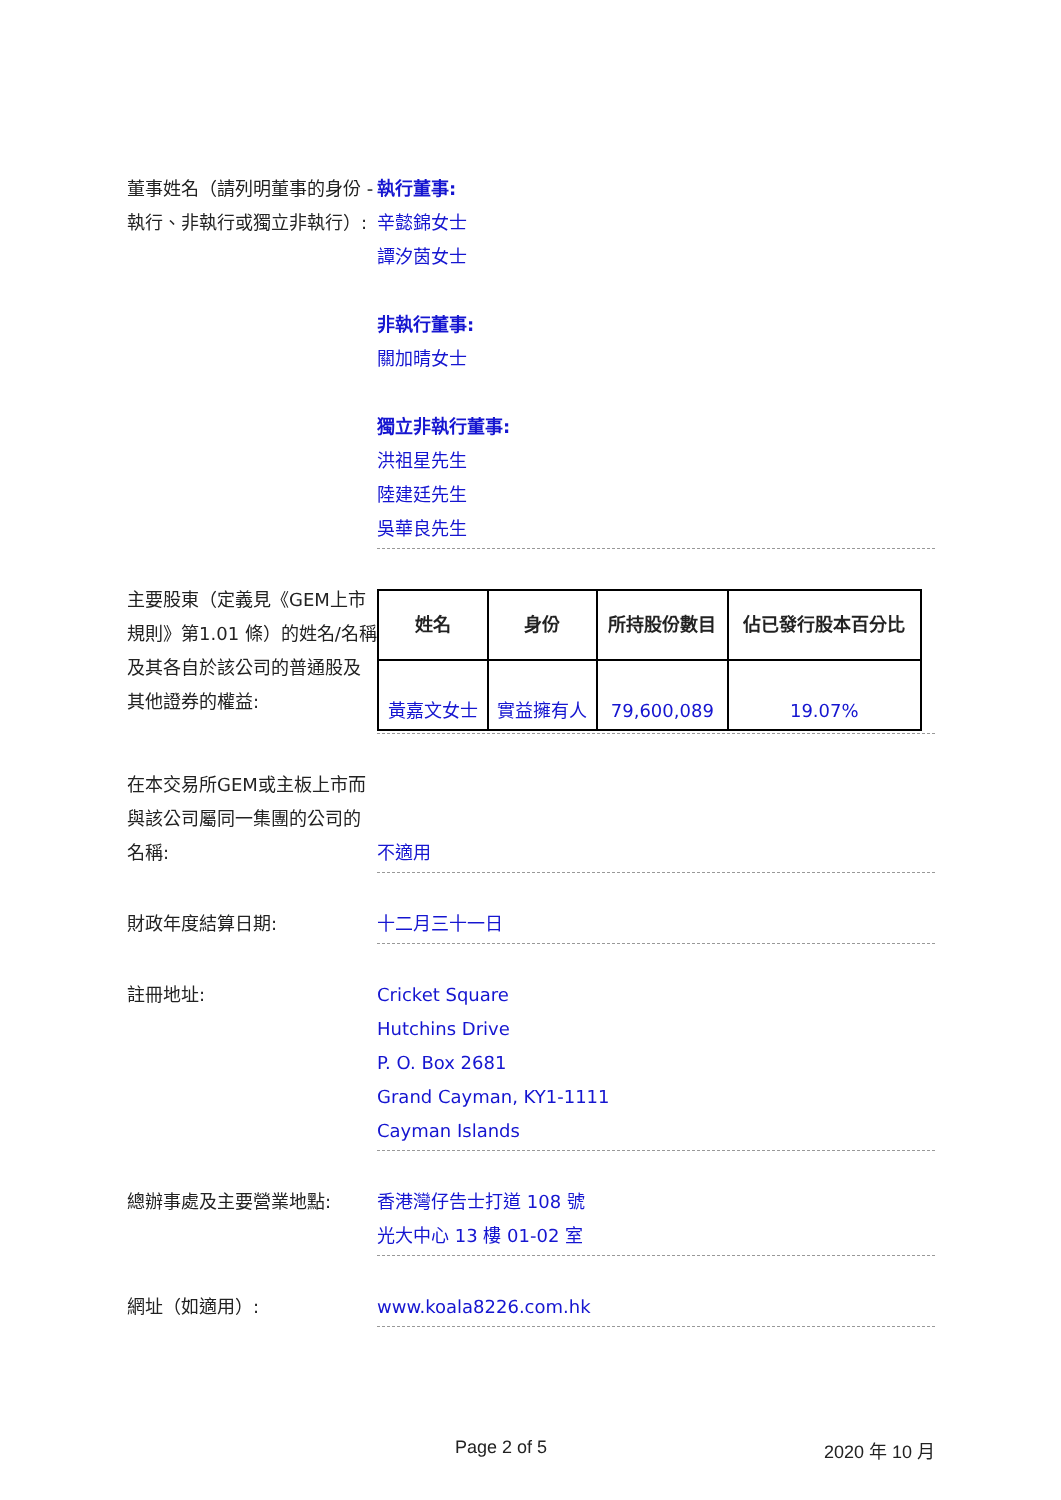董事姓名（請列明董事的身份 - 執行、非執行或獨立非執行）:
執行董事:
辛懿錦女士
譚汐茵女士
非執行董事:
關加晴女士
獨立非執行董事:
洪祖星先生
陸建廷先生
吳華良先生
主要股東（定義見《GEM上市規則》第1.01 條）的姓名/名稱及其各自於該公司的普通股及其他證券的權益:
| 姓名 | 身份 | 所持股份數目 | 佔已發行股本百分比 |
| --- | --- | --- | --- |
| 黃嘉文女士 | 實益擁有人 | 79,600,089 | 19.07% |
在本交易所GEM或主板上市而與該公司屬同一集團的公司的名稱:
不適用
財政年度結算日期: 十二月三十一日
註冊地址: Cricket Square
Hutchins Drive
P. O. Box 2681
Grand Cayman, KY1-1111
Cayman Islands
總辦事處及主要營業地點: 香港灣仔告士打道 108 號
光大中心 13 樓 01-02 室
網址（如適用）: www.koala8226.com.hk
Page 2 of 5 2020 年 10 月